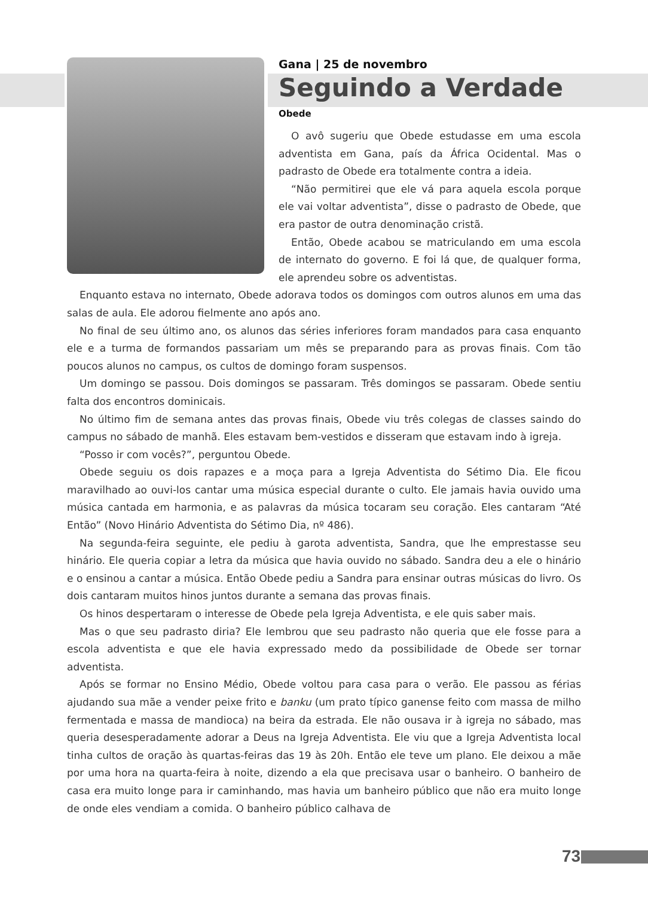Gana | 25 de novembro
Seguindo a Verdade
Obede
O avô sugeriu que Obede estudasse em uma escola adventista em Gana, país da África Ocidental. Mas o padrasto de Obede era totalmente contra a ideia.
“Não permitirei que ele vá para aquela escola porque ele vai voltar adventista”, disse o padrasto de Obede, que era pastor de outra denominação cristã.
Então, Obede acabou se matriculando em uma escola de internato do governo. E foi lá que, de qualquer forma, ele aprendeu sobre os adventistas.
Enquanto estava no internato, Obede adorava todos os domingos com outros alunos em uma das salas de aula. Ele adorou fielmente ano após ano.
No final de seu último ano, os alunos das séries inferiores foram mandados para casa enquanto ele e a turma de formandos passariam um mês se preparando para as provas finais. Com tão poucos alunos no campus, os cultos de domingo foram suspensos.
Um domingo se passou. Dois domingos se passaram. Três domingos se passaram. Obede sentiu falta dos encontros dominicais.
No último fim de semana antes das provas finais, Obede viu três colegas de classes saindo do campus no sábado de manhã. Eles estavam bem-vestidos e disseram que estavam indo à igreja.
“Posso ir com vocês?”, perguntou Obede.
Obede seguiu os dois rapazes e a moça para a Igreja Adventista do Sétimo Dia. Ele ficou maravilhado ao ouvi-los cantar uma música especial durante o culto. Ele jamais havia ouvido uma música cantada em harmonia, e as palavras da música tocaram seu coração. Eles cantaram “Até Então” (Novo Hinário Adventista do Sétimo Dia, nº 486).
Na segunda-feira seguinte, ele pediu à garota adventista, Sandra, que lhe emprestasse seu hinário. Ele queria copiar a letra da música que havia ouvido no sábado. Sandra deu a ele o hinário e o ensinou a cantar a música. Então Obede pediu a Sandra para ensinar outras músicas do livro. Os dois cantaram muitos hinos juntos durante a semana das provas finais.
Os hinos despertaram o interesse de Obede pela Igreja Adventista, e ele quis saber mais.
Mas o que seu padrasto diria? Ele lembrou que seu padrasto não queria que ele fosse para a escola adventista e que ele havia expressado medo da possibilidade de Obede ser tornar adventista.
Após se formar no Ensino Médio, Obede voltou para casa para o verão. Ele passou as férias ajudando sua mãe a vender peixe frito e banku (um prato típico ganense feito com massa de milho fermentada e massa de mandioca) na beira da estrada. Ele não ousava ir à igreja no sábado, mas queria desesperadamente adorar a Deus na Igreja Adventista. Ele viu que a Igreja Adventista local tinha cultos de oração às quartas-feiras das 19 às 20h. Então ele teve um plano. Ele deixou a mãe por uma hora na quarta-feira à noite, dizendo a ela que precisava usar o banheiro. O banheiro de casa era muito longe para ir caminhando, mas havia um banheiro público que não era muito longe de onde eles vendiam a comida. O banheiro público calhava de
73